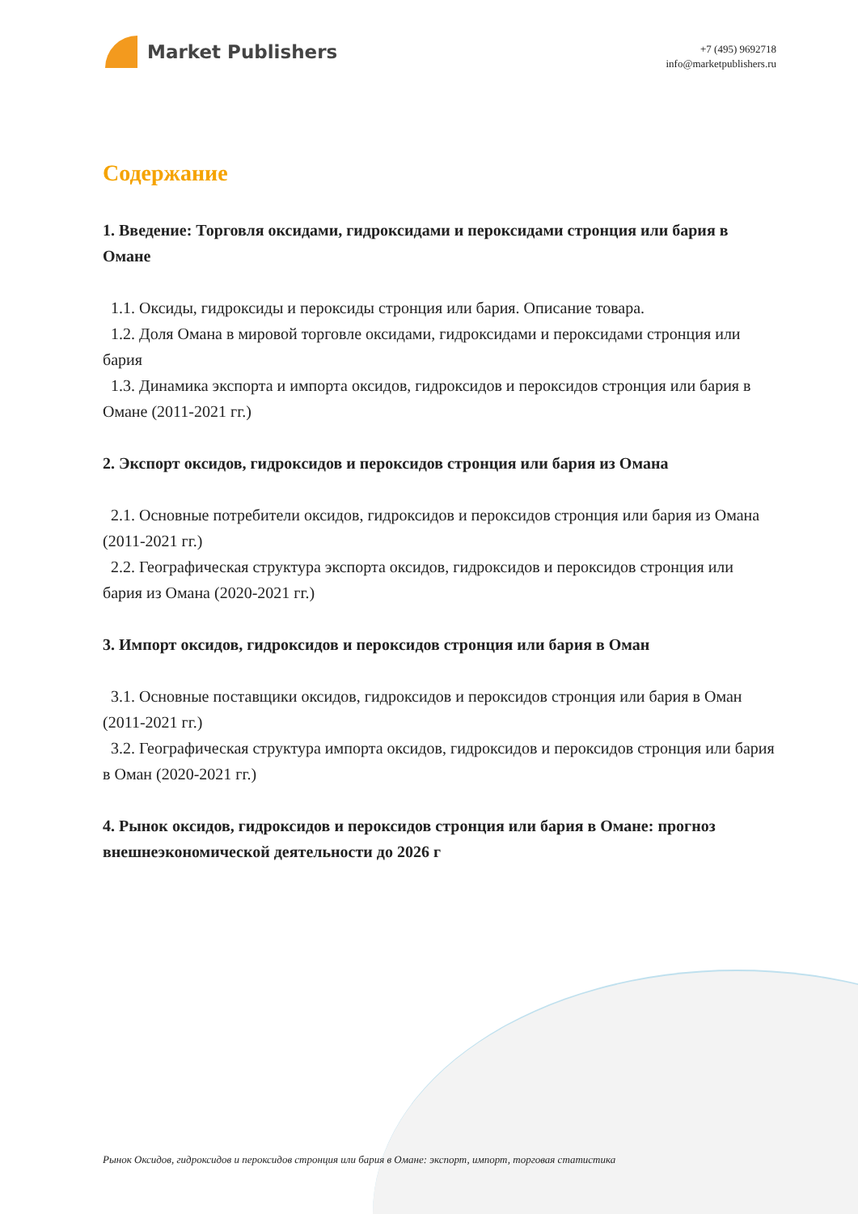Market Publishers
+7 (495) 9692718
info@marketpublishers.ru
Содержание
1. Введение: Торговля оксидами, гидроксидами и пероксидами стронция или бария в Омане
1.1. Оксиды, гидроксиды и пероксиды стронция или бария. Описание товара.
1.2. Доля Омана в мировой торговле оксидами, гидроксидами и пероксидами стронция или бария
1.3. Динамика экспорта и импорта оксидов, гидроксидов и пероксидов стронция или бария в Омане (2011-2021 гг.)
2. Экспорт оксидов, гидроксидов и пероксидов стронция или бария из Омана
2.1. Основные потребители оксидов, гидроксидов и пероксидов стронция или бария из Омана (2011-2021 гг.)
2.2. Географическая структура экспорта оксидов, гидроксидов и пероксидов стронция или бария из Омана (2020-2021 гг.)
3. Импорт оксидов, гидроксидов и пероксидов стронция или бария в Оман
3.1. Основные поставщики оксидов, гидроксидов и пероксидов стронция или бария в Оман (2011-2021 гг.)
3.2. Географическая структура импорта оксидов, гидроксидов и пероксидов стронция или бария в Оман (2020-2021 гг.)
4. Рынок оксидов, гидроксидов и пероксидов стронция или бария в Омане: прогноз внешнеэкономической деятельности до 2026 г
Рынок Оксидов, гидроксидов и пероксидов стронция или бария в Омане: экспорт, импорт, торговая статистика